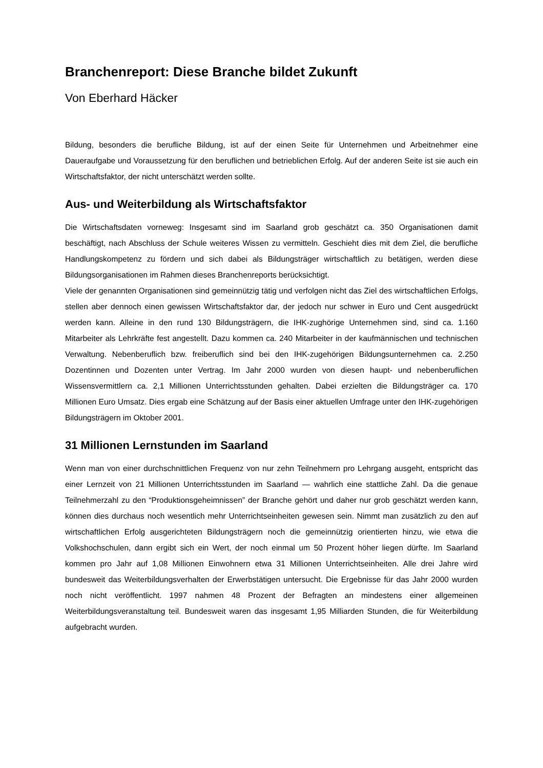Branchenreport: Diese Branche bildet Zukunft
Von Eberhard Häcker
Bildung, besonders die berufliche Bildung, ist auf der einen Seite für Unternehmen und Arbeitnehmer eine Daueraufgabe und Voraussetzung für den beruflichen und betrieblichen Erfolg. Auf der anderen Seite ist sie auch ein Wirtschaftsfaktor, der nicht unterschätzt werden sollte.
Aus- und Weiterbildung als Wirtschaftsfaktor
Die Wirtschaftsdaten vorneweg: Insgesamt sind im Saarland grob geschätzt ca. 350 Organisationen damit beschäftigt, nach Abschluss der Schule weiteres Wissen zu vermitteln. Geschieht dies mit dem Ziel, die berufliche Handlungskompetenz zu fördern und sich dabei als Bildungsträger wirtschaftlich zu betätigen, werden diese Bildungsorganisationen im Rahmen dieses Branchenreports berücksichtigt.
Viele der genannten Organisationen sind gemeinnützig tätig und verfolgen nicht das Ziel des wirtschaftlichen Erfolgs, stellen aber dennoch einen gewissen Wirtschaftsfaktor dar, der jedoch nur schwer in Euro und Cent ausgedrückt werden kann. Alleine in den rund 130 Bildungsträgern, die IHK-zughörige Unternehmen sind, sind ca. 1.160 Mitarbeiter als Lehrkräfte fest angestellt. Dazu kommen ca. 240 Mitarbeiter in der kaufmännischen und technischen Verwaltung. Nebenberuflich bzw. freiberuflich sind bei den IHK-zugehörigen Bildungsunternehmen ca. 2.250 Dozentinnen und Dozenten unter Vertrag. Im Jahr 2000 wurden von diesen haupt- und nebenberuflichen Wissensvermittlern ca. 2,1 Millionen Unterrichtsstunden gehalten. Dabei erzielten die Bildungsträger ca. 170 Millionen Euro Umsatz. Dies ergab eine Schätzung auf der Basis einer aktuellen Umfrage unter den IHK-zugehörigen Bildungsträgern im Oktober 2001.
31 Millionen Lernstunden im Saarland
Wenn man von einer durchschnittlichen Frequenz von nur zehn Teilnehmern pro Lehrgang ausgeht, entspricht das einer Lernzeit von 21 Millionen Unterrichtsstunden im Saarland — wahrlich eine stattliche Zahl. Da die genaue Teilnehmerzahl zu den “Produktionsgeheimnissen” der Branche gehört und daher nur grob geschätzt werden kann, können dies durchaus noch wesentlich mehr Unterrichtseinheiten gewesen sein. Nimmt man zusätzlich zu den auf wirtschaftlichen Erfolg ausgerichteten Bildungsträgern noch die gemeinnützig orientierten hinzu, wie etwa die Volkshochschulen, dann ergibt sich ein Wert, der noch einmal um 50 Prozent höher liegen dürfte. Im Saarland kommen pro Jahr auf 1,08 Millionen Einwohnern etwa 31 Millionen Unterrichtseinheiten. Alle drei Jahre wird bundesweit das Weiterbildungsverhalten der Erwerbstätigen untersucht. Die Ergebnisse für das Jahr 2000 wurden noch nicht veröffentlicht. 1997 nahmen 48 Prozent der Befragten an mindestens einer allgemeinen Weiterbildungsveranstaltung teil. Bundesweit waren das insgesamt 1,95 Milliarden Stunden, die für Weiterbildung aufgebracht wurden.